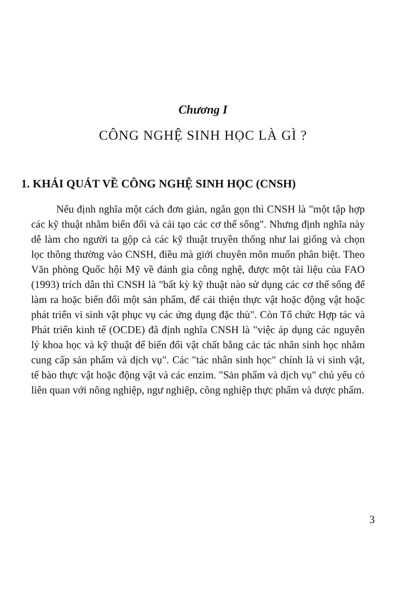Chương I
CÔNG NGHỆ SINH HỌC LÀ GÌ ?
1. KHÁI QUÁT VỀ CÔNG NGHỆ SINH HỌC (CNSH)
Nếu định nghĩa một cách đơn giản, ngắn gọn thì CNSH là "một tập hợp các kỹ thuật nhằm biến đổi và cải tạo các cơ thể sống". Nhưng định nghĩa này dễ làm cho người ta gộp cả các kỹ thuật truyền thống như lai giống và chọn lọc thông thường vào CNSH, điều mà giới chuyên môn muốn phân biệt. Theo Văn phòng Quốc hội Mỹ về đánh gia công nghệ, được một tài liệu của FAO (1993) trích dẫn thì CNSH là "bất kỳ kỹ thuật nào sử dụng các cơ thể sống để làm ra hoặc biến đổi một sản phẩm, để cải thiện thực vật hoặc động vật hoặc phát triển vi sinh vật phục vụ các ứng dụng đặc thù". Còn Tổ chức Hợp tác và Phát triển kinh tế (OCDE) đã định nghĩa CNSH là "việc áp dụng các nguyên lý khoa học và kỹ thuật để biến đổi vật chất bằng các tác nhân sinh học nhằm cung cấp sản phẩm và dịch vụ". Các "tác nhân sinh học" chính là vi sinh vật, tế bào thực vật hoặc động vật và các enzim. "Sản phẩm và dịch vụ" chủ yếu có liên quan với nông nghiệp, ngư nghiệp, công nghiệp thực phẩm và dược phẩm.
3